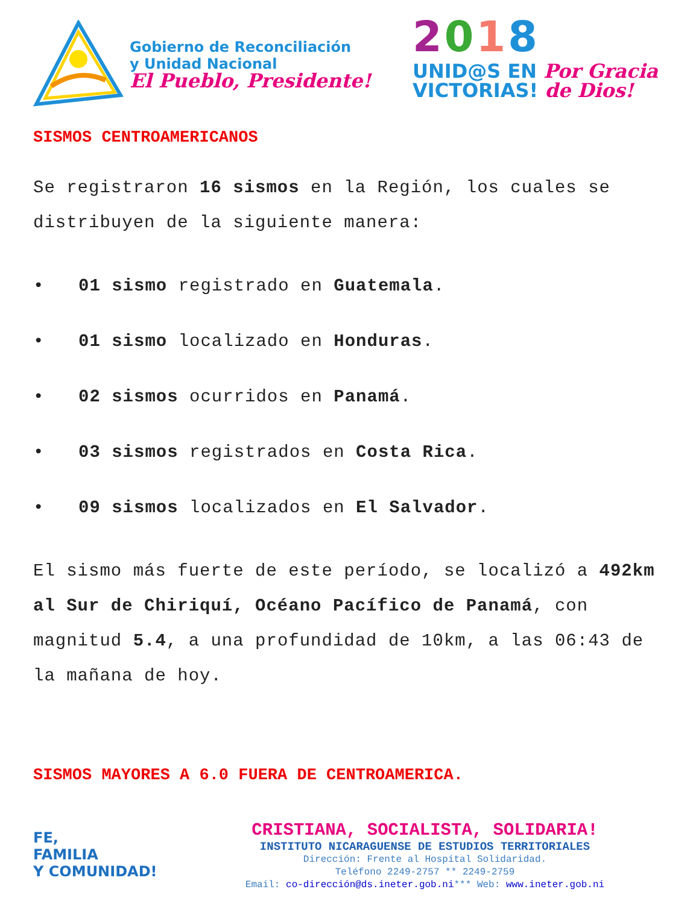Gobierno de Reconciliación
y Unidad Nacional
El Pueblo, Presidente!
2018
UNID@S EN Por Gracia
VICTORIAS! de Dios!
SISMOS CENTROAMERICANOS
Se registraron 16 sismos en la Región, los cuales se distribuyen de la siguiente manera:
• 01 sismo registrado en Guatemala.
• 01 sismo localizado en Honduras.
• 02 sismos ocurridos en Panamá.
• 03 sismos registrados en Costa Rica.
• 09 sismos localizados en El Salvador.
El sismo más fuerte de este período, se localizó a 492km al Sur de Chiriquí, Océano Pacífico de Panamá, con magnitud 5.4, a una profundidad de 10km, a las 06:43 de la mañana de hoy.
SISMOS MAYORES A 6.0 FUERA DE CENTROAMERICA.
FE,
FAMILIA
Y COMUNIDAD!
CRISTIANA, SOCIALISTA, SOLIDARIA!
INSTITUTO NICARAGUENSE DE ESTUDIOS TERRITORIALES
Dirección: Frente al Hospital Solidaridad.
Teléfono 2249-2757 ** 2249-2759
Email: co-dirección@ds.ineter.gob.ni*** Web: www.ineter.gob.ni